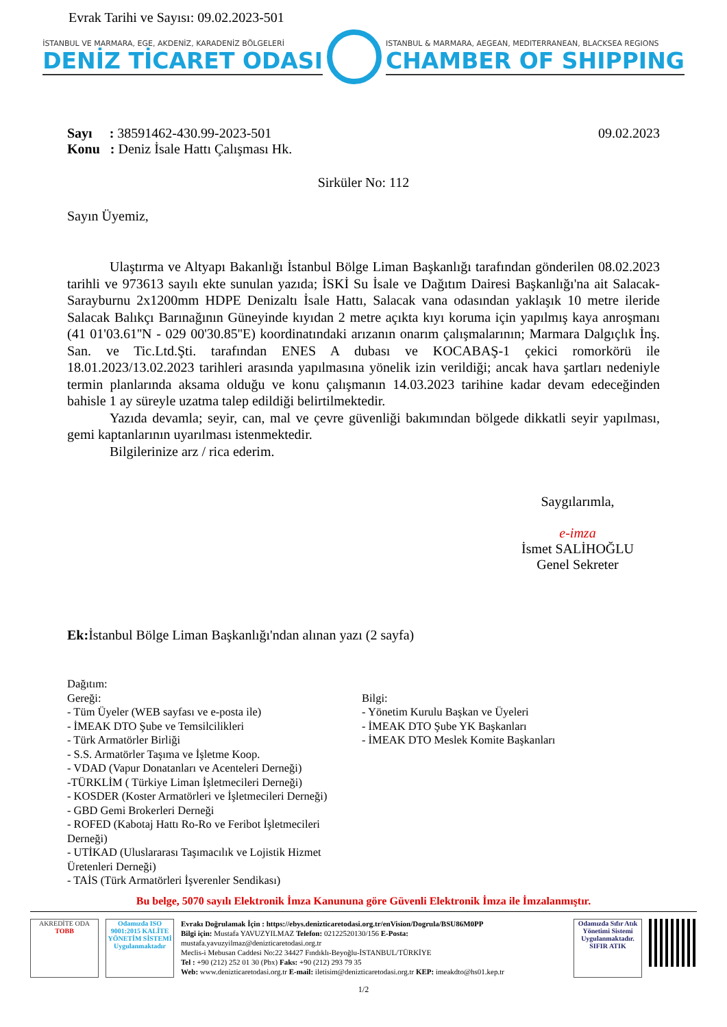Evrak Tarihi ve Sayısı: 09.02.2023-501
İSTANBUL VE MARMARA, EGE, AKDENİZ, KARADENİZ BÖLGELERİ
DENİZ TİCARET ODASI
ISTANBUL & MARMARA, AEGEAN, MEDITERRANEAN, BLACKSEA REGIONS
CHAMBER OF SHIPPING
Sayı : 38591462-430.99-2023-501
Konu : Deniz İsale Hattı Çalışması Hk.
09.02.2023
Sirküler No: 112
Sayın Üyemiz,
Ulaştırma ve Altyapı Bakanlığı İstanbul Bölge Liman Başkanlığı tarafından gönderilen 08.02.2023 tarihli ve 973613 sayılı ekte sunulan yazıda; İSKİ Su İsale ve Dağıtım Dairesi Başkanlığı'na ait Salacak-Sarayburnu 2x1200mm HDPE Denizaltı İsale Hattı, Salacak vana odasından yaklaşık 10 metre ileride Salacak Balıkçı Barınağının Güneyinde kıyıdan 2 metre açıkta kıyı koruma için yapılmış kaya anroşmanı (41 01'03.61''N - 029 00'30.85''E) koordinatındaki arızanın onarım çalışmalarının; Marmara Dalgıçlık İnş. San. ve Tic.Ltd.Şti. tarafından ENES A dubası ve KOCABAŞ-1 çekici romorkörü ile 18.01.2023/13.02.2023 tarihleri arasında yapılmasına yönelik izin verildiği; ancak hava şartları nedeniyle termin planlarında aksama olduğu ve konu çalışmanın 14.03.2023 tarihine kadar devam edeceğinden bahisle 1 ay süreyle uzatma talep edildiği belirtilmektedir.
Yazıda devamla; seyir, can, mal ve çevre güvenliği bakımından bölgede dikkatli seyir yapılması, gemi kaptanlarının uyarılması istenmektedir.
Bilgilerinize arz / rica ederim.
Saygılarımla,
e-imza
İsmet SALİHOĞLU
Genel Sekreter
Ek: İstanbul Bölge Liman Başkanlığı'ndan alınan yazı (2 sayfa)
Dağıtım:
Gereği:
- Tüm Üyeler (WEB sayfası ve e-posta ile)
- İMEAK DTO Şube ve Temsilcilikleri
- Türk Armatörler Birliği
- S.S. Armatörler Taşıma ve İşletme Koop.
- VDAD (Vapur Donatanları ve Acenteleri Derneği)
-TÜRKLİM ( Türkiye Liman İşletmecileri Derneği)
- KOSDER (Koster Armatörleri ve İşletmecileri Derneği)
- GBD Gemi Brokerleri Derneği
- ROFED (Kabotaj Hattı Ro-Ro ve Feribot İşletmecileri Derneği)
- UTİKAD (Uluslararası Taşımacılık ve Lojistik Hizmet Üretenleri Derneği)
- TAİS (Türk Armatörleri İşverenler Sendikası)
Bilgi:
- Yönetim Kurulu Başkan ve Üyeleri
- İMEAK DTO Şube YK Başkanları
- İMEAK DTO Meslek Komite Başkanları
Bu belge, 5070 sayılı Elektronik İmza Kanununa göre Güvenli Elektronik İmza ile İmzalanmıştır.
AKREDİTE ODA
TOBB
Odamızda ISO 9001:2015 KALİTE YÖNETİM SİSTEMİ Uygulanmaktadır
Evrakı Doğrulamak İçin : https://ebys.denizticaretodasi.org.tr/enVision/Dogrula/BSU86M0PP
Bilgi için: Mustafa YAVUZYILMAZ Telefon: 02122520130/156 E-Posta:
mustafa.yavuzyilmaz@denizticaretodasi.org.tr
Meclis-i Mebusan Caddesi No:22 34427 Fındıklı-Beyoğlu-İSTANBUL/TÜRKİYE
Tel : +90 (212) 252 01 30 (Pbx) Faks: +90 (212) 293 79 35
Web: www.denizticaretodasi.org.tr E-mail: iletisim@denizticaretodasi.org.tr KEP: imeakdto@hs01.kep.tr
Odamızda Sıfır Atık Yönetimi Sistemi Uygulanmaktadır. SIFIR ATIK
1/2